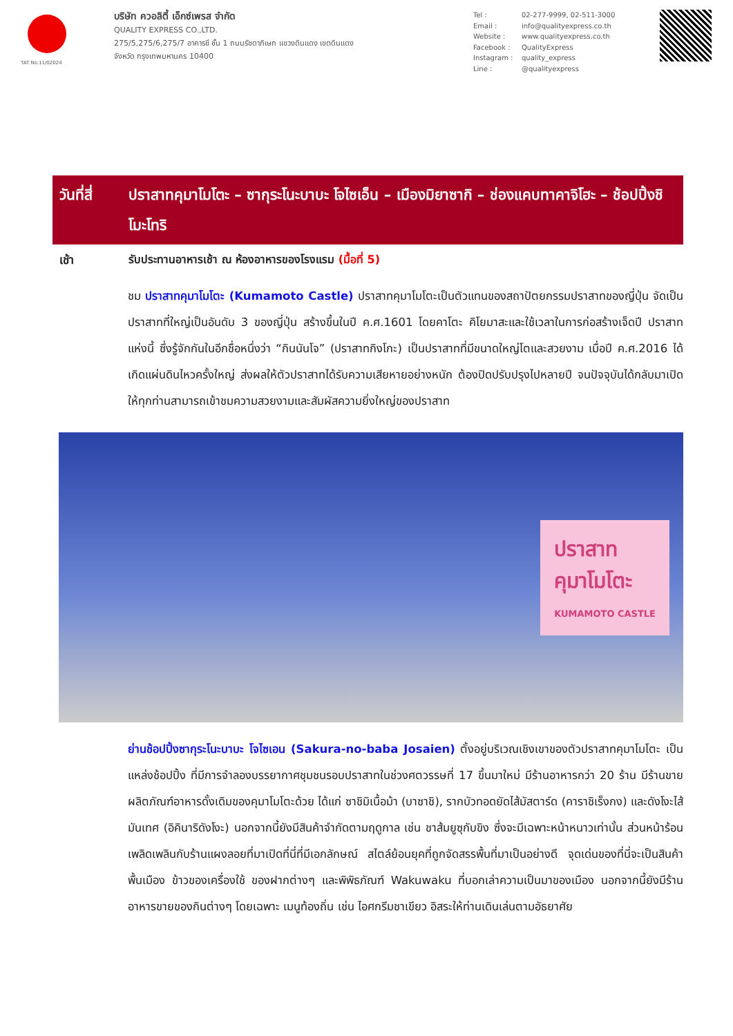TAT No.11/02024
บริษัท ควอลิตี้ เอ็กซ์เพรส จำกัด
QUALITY EXPRESS CO.,LTD.
275/5,275/6,275/7 อาคารชี ชั้น 1 ถนนรัชดาภิเษก แขวงดินแดง เขตดินแดง
จังหวัด กรุงเทพมหานคร 10400
Tel : 02-277-9999, 02-511-3000
Email : info@qualityexpress.co.th
Website : www.qualityexpress.co.th
Facebook : QualityExpress
Instagram : quality_express
Line : @qualityexpress
วันที่สี่
ปราสาทคุมาโมโตะ – ซากุระโนะบาบะ โจไซเอ็น – เมืองมิยาซากิ – ช่องแคบทาคาจิโฮะ – ช้อปปิ้งชิโมะโทริ
เช้า รับประทานอาหารเช้า ณ ห้องอาหารของโรงแรม (มื้อที่ 5)
ชม ปราสาทคุมาโมโตะ (Kumamoto Castle) ปราสาทคุมาโมโตะเป็นตัวแทนของสถาปัตยกรรมปราสาทของญี่ปุ่น จัดเป็นปราสาทที่ใหญ่เป็นอันดับ 3 ของญี่ปุ่น สร้างขึ้นในปี ค.ศ.1601 โดยคาโตะ คิโยมาสะและใช้เวลาในการก่อสร้างเจ็ดปี ปราสาทแห่งนี้ ซึ่งรู้จักกันในอีกชื่อหนึ่งว่า “กินนันโจ” (ปราสาทกิงโกะ) เป็นปราสาทที่มีขนาดใหญ่โตและสวยงาม เมื่อปี ค.ศ.2016 ได้เกิดแผ่นดินไหวครั้งใหญ่ ส่งผลให้ตัวปราสาทได้รับความเสียหายอย่างหนัก ต้องปิดปรับปรุงไปหลายปี จนปัจจุบันได้กลับมาเปิดให้ทุกท่านสามารถเข้าชมความสวยงามและสัมผัสความยิ่งใหญ่ของปราสาท
ปราสาท
คุมาโมโตะ
KUMAMOTO CASTLE
ย่านช้อปปิ้งซากุระโนะบาบะ โจไซเอน (Sakura-no-baba Josaien) ตั้งอยู่บริเวณเชิงเขาของตัวปราสาทคุมาโมโตะ เป็นแหล่งช้อปปิ้ง ที่มีการจำลองบรรยากาศชุมชนรอบปราสาทในช่วงศตวรรษที่ 17 ขึ้นมาใหม่ มีร้านอาหารกว่า 20 ร้าน มีร้านขายผลิตภัณฑ์อาหารดั้งเดิมของคุมาโมโตะด้วย ได้แก่ ซาชิมิเนื้อม้า (บาซาชิ), รากบัวทอดยัดไส้มัสตาร์ด (คาราชิเร็งกง) และดังโงะไส้มันเทศ (อิคินาริดังโงะ) นอกจากนี้ยังมีสินค้าจำกัดตามฤดูกาล เช่น ชาส้มยูซุกับขิง ซึ่งจะมีเฉพาะหน้าหนาวเท่านั้น ส่วนหน้าร้อนเพลิดเพลินกับร้านแผงลอยที่มาเปิดที่นี่ที่มีเอกลักษณ์ สไตล์ย้อนยุคที่ถูกจัดสรรพื้นที่มาเป็นอย่างดี จุดเด่นของที่นี่จะเป็นสินค้าพื้นเมือง ข้าวของเครื่องใช้ ของฝากต่างๆ และพิพิธภัณฑ์ Wakuwaku ที่บอกเล่าความเป็นมาของเมือง นอกจากนี้ยังมีร้านอาหารขายของกินต่างๆ โดยเฉพาะ เมนูท้องถิ่น เช่น ไอศกรีมชาเขียว อิสระให้ท่านเดินเล่นตามอัธยาศัย